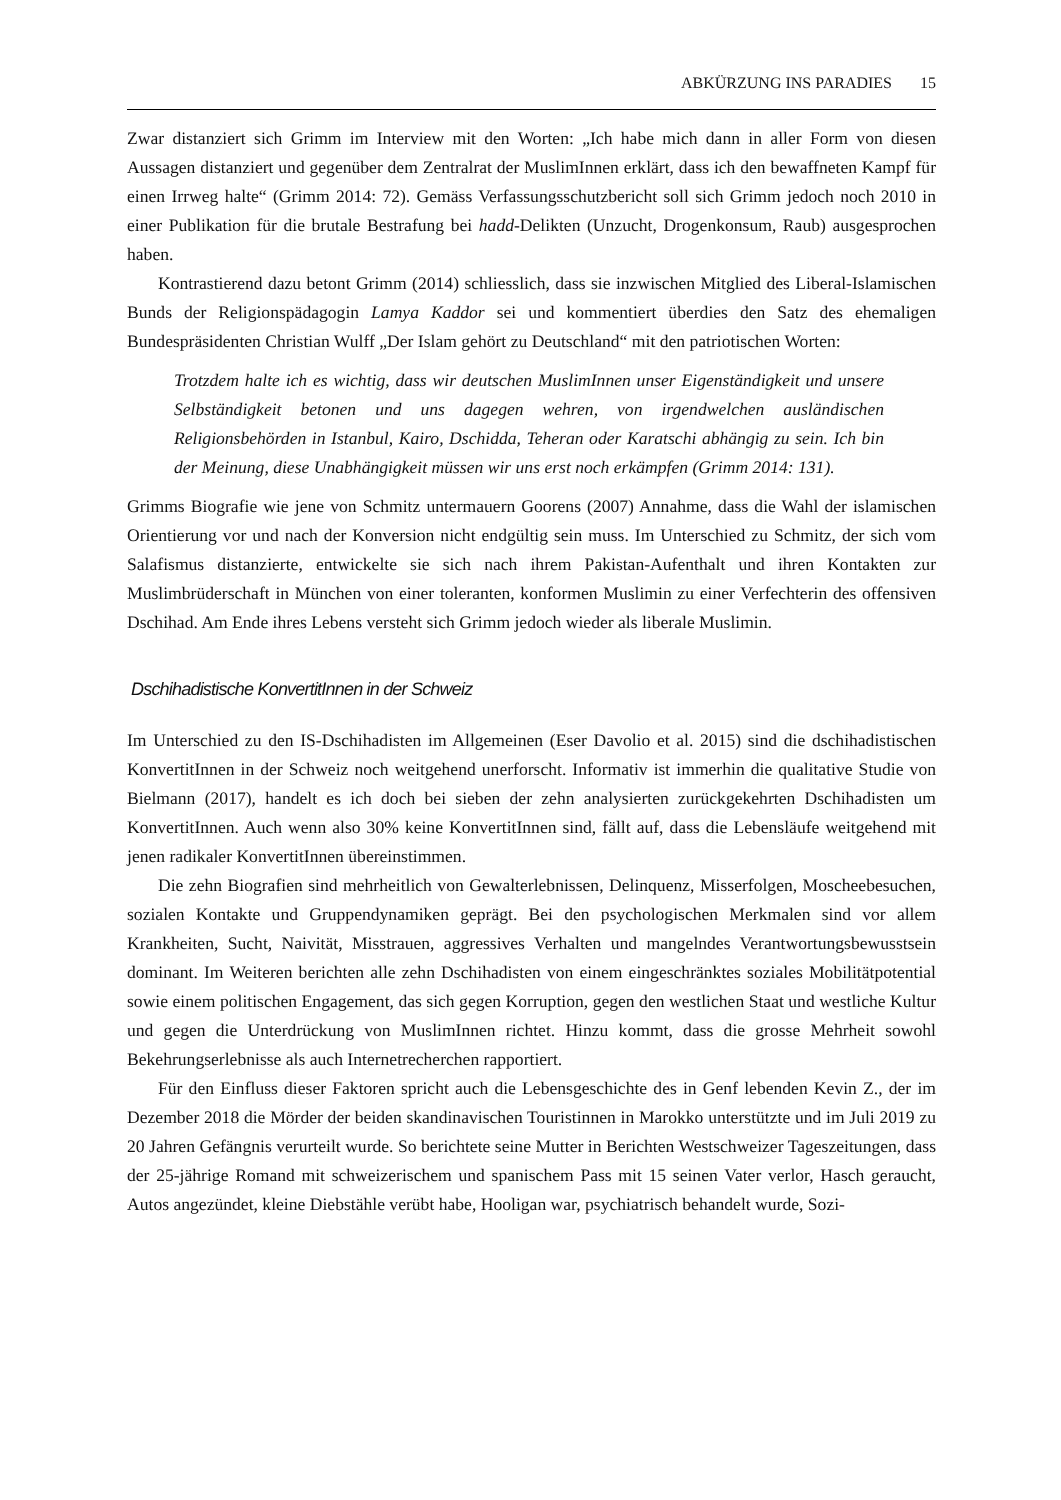ABKÜRZUNG INS PARADIES 15
Zwar distanziert sich Grimm im Interview mit den Worten: „Ich habe mich dann in aller Form von diesen Aussagen distanziert und gegenüber dem Zentralrat der MuslimInnen erklärt, dass ich den bewaffneten Kampf für einen Irrweg halte“ (Grimm 2014: 72). Gemäss Verfassungsschutzbericht soll sich Grimm jedoch noch 2010 in einer Publikation für die brutale Bestrafung bei hadd-Delikten (Unzucht, Drogenkonsum, Raub) ausgesprochen haben.
Kontrastierend dazu betont Grimm (2014) schliesslich, dass sie inzwischen Mitglied des Liberal-Islamischen Bunds der Religionspädagogin Lamya Kaddor sei und kommentiert überdies den Satz des ehemaligen Bundespräsidenten Christian Wulff „Der Islam gehört zu Deutschland“ mit den patriotischen Worten:
Trotzdem halte ich es wichtig, dass wir deutschen MuslimInnen unser Eigenständigkeit und unsere Selbständigkeit betonen und uns dagegen wehren, von irgendwelchen ausländischen Religionsbehörden in Istanbul, Kairo, Dschidda, Teheran oder Karatschi abhängig zu sein. Ich bin der Meinung, diese Unabhängigkeit müssen wir uns erst noch erkämpfen (Grimm 2014: 131).
Grimms Biografie wie jene von Schmitz untermauern Goorens (2007) Annahme, dass die Wahl der islamischen Orientierung vor und nach der Konversion nicht endgültig sein muss. Im Unterschied zu Schmitz, der sich vom Salafismus distanzierte, entwickelte sie sich nach ihrem Pakistan-Aufenthalt und ihren Kontakten zur Muslimbrüderschaft in München von einer toleranten, konformen Muslimin zu einer Verfechterin des offensiven Dschihad. Am Ende ihres Lebens versteht sich Grimm jedoch wieder als liberale Muslimin.
Dschihadistische KonvertitInnen in der Schweiz
Im Unterschied zu den IS-Dschihadisten im Allgemeinen (Eser Davolio et al. 2015) sind die dschihadistischen KonvertitInnen in der Schweiz noch weitgehend unerforscht. Informativ ist immerhin die qualitative Studie von Bielmann (2017), handelt es ich doch bei sieben der zehn analysierten zurückgekehrten Dschihadisten um KonvertitInnen. Auch wenn also 30% keine KonvertitInnen sind, fällt auf, dass die Lebensläufe weitgehend mit jenen radikaler KonvertitInnen übereinstimmen.
Die zehn Biografien sind mehrheitlich von Gewalterlebnissen, Delinquenz, Misserfolgen, Moscheebesuchen, sozialen Kontakte und Gruppendynamiken geprägt. Bei den psychologischen Merkmalen sind vor allem Krankheiten, Sucht, Naivität, Misstrauen, aggressives Verhalten und mangelndes Verantwortungsbewusstsein dominant. Im Weiteren berichten alle zehn Dschihadisten von einem eingeschränktes soziales Mobilitätpotential sowie einem politischen Engagement, das sich gegen Korruption, gegen den westlichen Staat und westliche Kultur und gegen die Unterdrückung von MuslimInnen richtet. Hinzu kommt, dass die grosse Mehrheit sowohl Bekehrungserlebnisse als auch Internetrecherchen rapportiert.
Für den Einfluss dieser Faktoren spricht auch die Lebensgeschichte des in Genf lebenden Kevin Z., der im Dezember 2018 die Mörder der beiden skandinavischen Touristinnen in Marokko unterstützte und im Juli 2019 zu 20 Jahren Gefängnis verurteilt wurde. So berichtete seine Mutter in Berichten Westschweizer Tageszeitungen, dass der 25-jährige Romand mit schweizerischem und spanischem Pass mit 15 seinen Vater verlor, Hasch geraucht, Autos angezündet, kleine Diebstähle verübt habe, Hooligan war, psychiatrisch behandelt wurde, Sozi-